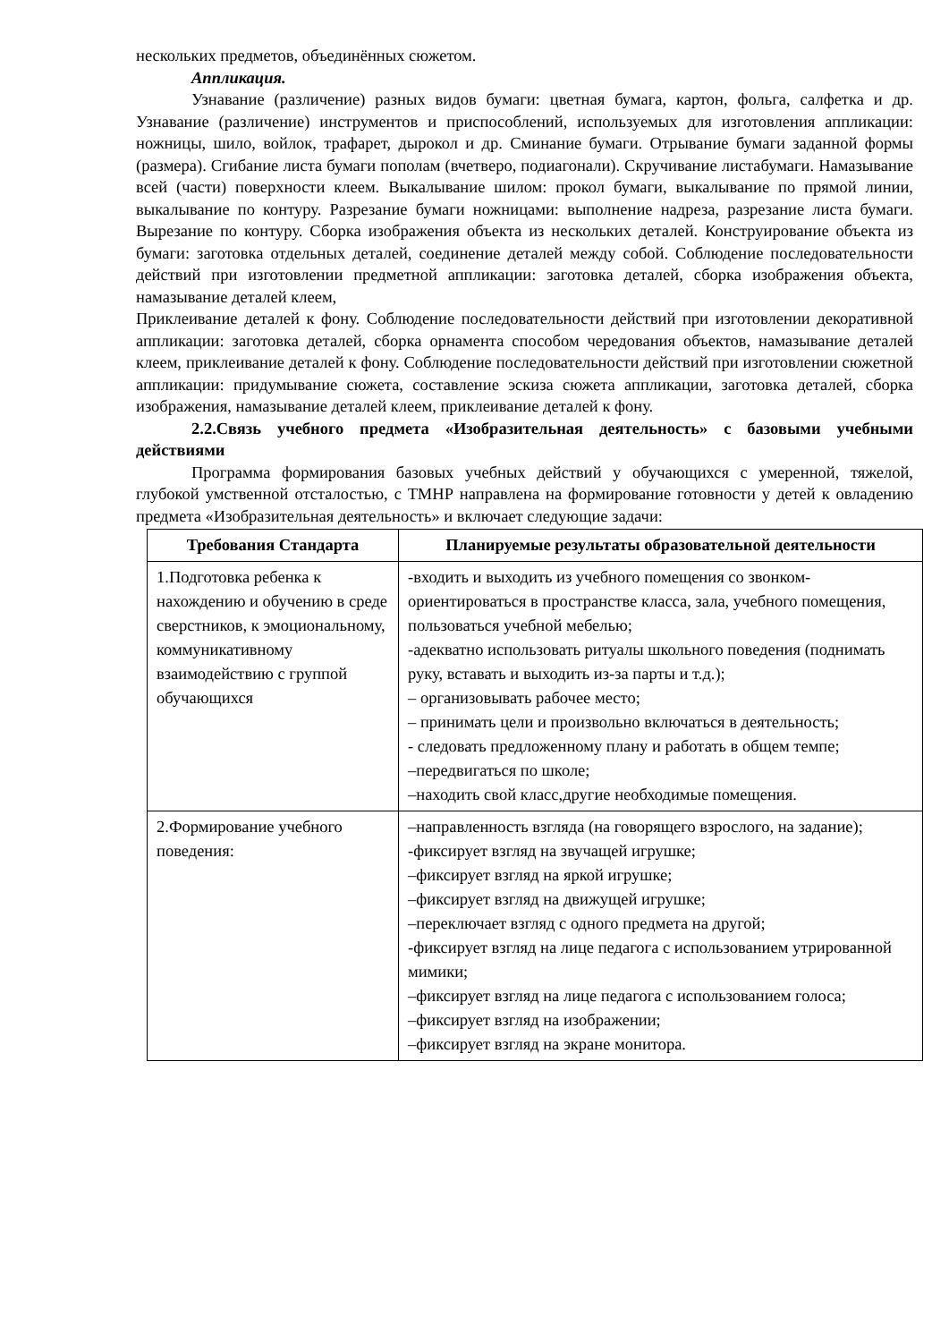нескольких предметов, объединённых сюжетом.
Аппликация.
Узнавание (различение) разных видов бумаги: цветная бумага, картон, фольга, салфетка и др. Узнавание (различение) инструментов и приспособлений, используемых для изготовления аппликации: ножницы, шило, войлок, трафарет, дырокол и др. Сминание бумаги. Отрывание бумаги заданной формы (размера). Сгибание листа бумаги пополам (вчетверо, подиагонали). Скручивание листабумаги. Намазывание всей (части) поверхности клеем. Выкалывание шилом: прокол бумаги, выкалывание по прямой линии, выкалывание по контуру. Разрезание бумаги ножницами: выполнение надреза, разрезание листа бумаги. Вырезание по контуру. Сборка изображения объекта из нескольких деталей. Конструирование объекта из бумаги: заготовка отдельных деталей, соединение деталей между собой. Соблюдение последовательности действий при изготовлении предметной аппликации: заготовка деталей, сборка изображения объекта, намазывание деталей клеем,
Приклеивание деталей к фону. Соблюдение последовательности действий при изготовлении декоративной аппликации: заготовка деталей, сборка орнамента способом чередования объектов, намазывание деталей клеем, приклеивание деталей к фону. Соблюдение последовательности действий при изготовлении сюжетной аппликации: придумывание сюжета, составление эскиза сюжета аппликации, заготовка деталей, сборка изображения, намазывание деталей клеем, приклеивание деталей к фону.
2.2.Связь учебного предмета «Изобразительная деятельность» с базовыми учебными действиями
Программа формирования базовых учебных действий у обучающихся с умеренной, тяжелой, глубокой умственной отсталостью, с ТМНР направлена на формирование готовности у детей к овладению предмета «Изобразительная деятельность» и включает следующие задачи:
| Требования Стандарта | Планируемые результаты образовательной деятельности |
| --- | --- |
| 1.Подготовка ребенка к нахождению и обучению в среде сверстников, к эмоциональному, коммуникативному взаимодействию с группой обучающихся | -входить и выходить из учебного помещения со звонком-ориентироваться в пространстве класса, зала, учебного помещения, пользоваться учебной мебелью; -адекватно использовать ритуалы школьного поведения (поднимать руку, вставать и выходить из-за парты и т.д.); – организовывать рабочее место; – принимать цели и произвольно включаться в деятельность; - следовать предложенному плану и работать в общем темпе; –передвигаться по школе; –находить свой класс,другие необходимые помещения. |
| 2.Формирование учебного поведения: | –направленность взгляда (на говорящего взрослого, на задание); -фиксирует взгляд на звучащей игрушке; –фиксирует взгляд на яркой игрушке; –фиксирует взгляд на движущей игрушке; –переключает взгляд с одного предмета на другой; -фиксирует взгляд на лице педагога с использованием утрированной мимики; –фиксирует взгляд на лице педагога с использованием голоса; –фиксирует взгляд на изображении; –фиксирует взгляд на экране монитора. |